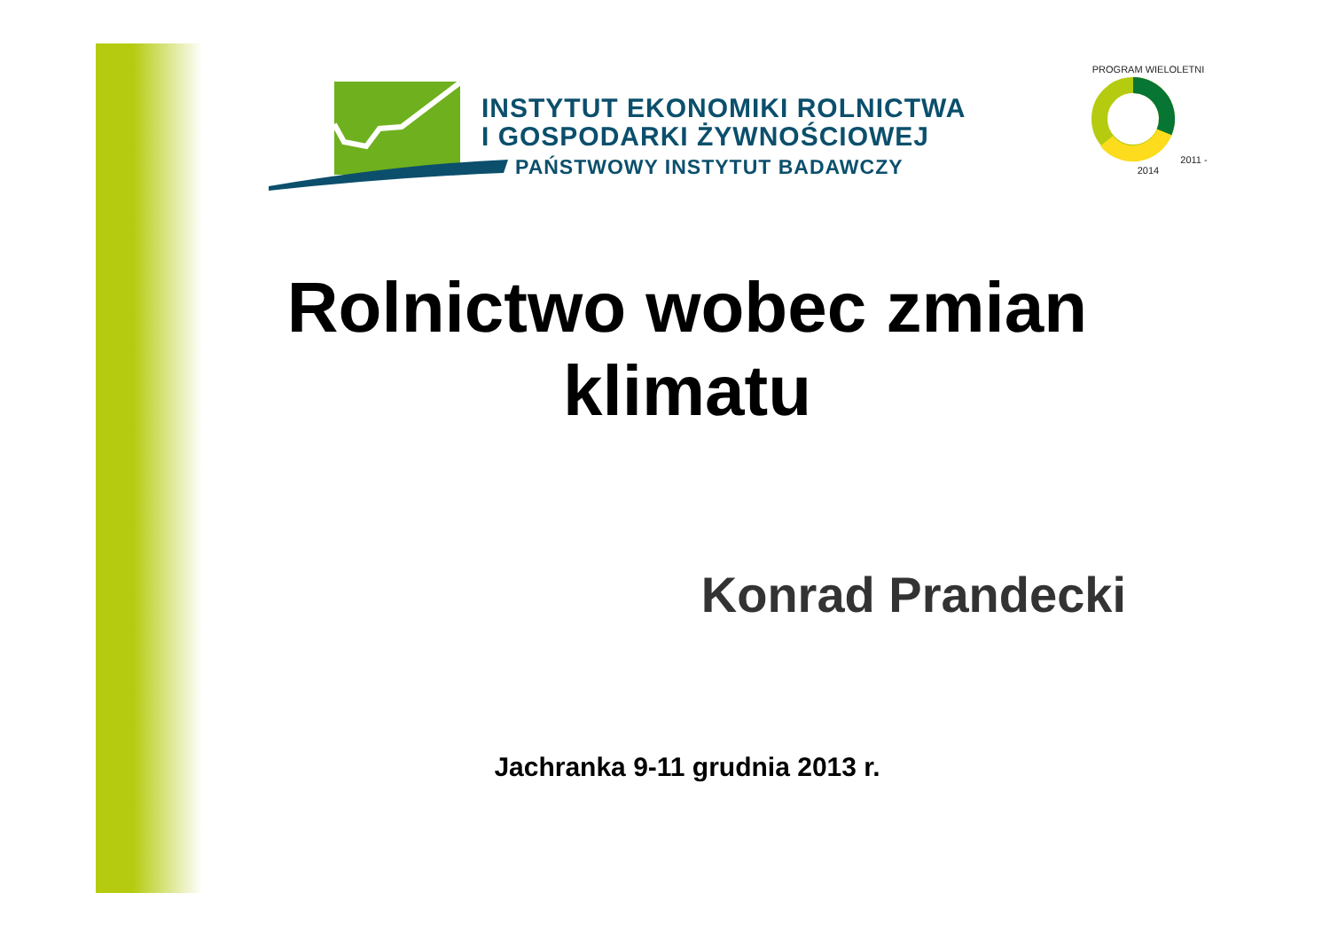INSTYTUT EKONOMIKI ROLNICTWA
I GOSPODARKI ŻYWNOŚCIOWEJ
PAŃSTWOWY INSTYTUT BADAWCZY
PROGRAM WIELOLETNI 2011 - 2014
Rolnictwo wobec zmian
klimatu
Konrad Prandecki
Jachranka 9-11 grudnia 2013 r.